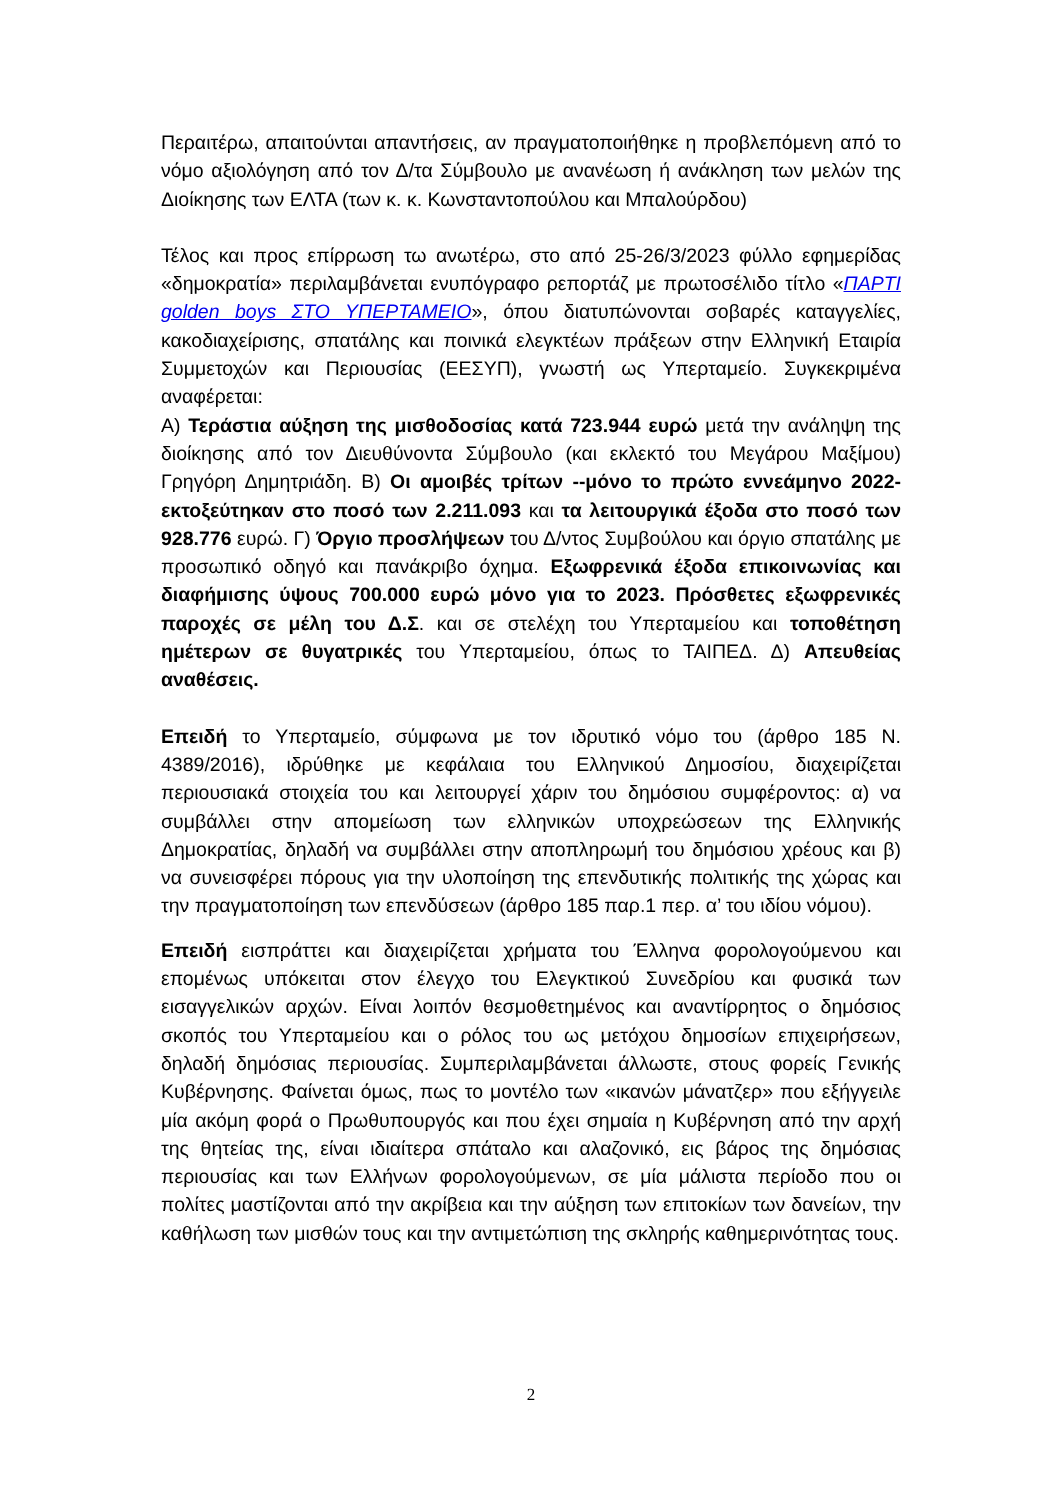Περαιτέρω, απαιτούνται απαντήσεις, αν πραγματοποιήθηκε η προβλεπόμενη από το νόμο αξιολόγηση από τον Δ/τα Σύμβουλο με ανανέωση ή ανάκληση των μελών της Διοίκησης των ΕΛΤΑ (των κ. κ. Κωνσταντοπούλου και Μπαλούρδου)
Τέλος και προς επίρρωση τω ανωτέρω, στο από 25-26/3/2023 φύλλο εφημερίδας «δημοκρατία» περιλαμβάνεται ενυπόγραφο ρεπορτάζ με πρωτοσέλιδο τίτλο «ΠΑΡΤΙ golden boys ΣΤΟ ΥΠΕΡΤΑΜΕΙΟ», όπου διατυπώνονται σοβαρές καταγγελίες, κακοδιαχείρισης, σπατάλης και ποινικά ελεγκτέων πράξεων στην Ελληνική Εταιρία Συμμετοχών και Περιουσίας (ΕΕΣΥΠ), γνωστή ως Υπερταμείο. Συγκεκριμένα αναφέρεται:
Α) Τεράστια αύξηση της μισθοδοσίας κατά 723.944 ευρώ μετά την ανάληψη της διοίκησης από τον Διευθύνοντα Σύμβουλο (και εκλεκτό του Μεγάρου Μαξίμου) Γρηγόρη Δημητριάδη. Β) Οι αμοιβές τρίτων --μόνο το πρώτο εννεάμηνο 2022- εκτοξεύτηκαν στο ποσό των 2.211.093 και τα λειτουργικά έξοδα στο ποσό των 928.776 ευρώ. Γ) Όργιο προσλήψεων του Δ/ντος Συμβούλου και όργιο σπατάλης με προσωπικό οδηγό και πανάκριβο όχημα. Εξωφρενικά έξοδα επικοινωνίας και διαφήμισης ύψους 700.000 ευρώ μόνο για το 2023. Πρόσθετες εξωφρενικές παροχές σε μέλη του Δ.Σ. και σε στελέχη του Υπερταμείου και τοποθέτηση ημέτερων σε θυγατρικές του Υπερταμείου, όπως το ΤΑΙΠΕΔ. Δ) Απευθείας αναθέσεις.
Επειδή το Υπερταμείο, σύμφωνα με τον ιδρυτικό νόμο του (άρθρο 185 Ν. 4389/2016), ιδρύθηκε με κεφάλαια του Ελληνικού Δημοσίου, διαχειρίζεται περιουσιακά στοιχεία του και λειτουργεί χάριν του δημόσιου συμφέροντος: α) να συμβάλλει στην απομείωση των ελληνικών υποχρεώσεων της Ελληνικής Δημοκρατίας, δηλαδή να συμβάλλει στην αποπληρωμή του δημόσιου χρέους και β) να συνεισφέρει πόρους για την υλοποίηση της επενδυτικής πολιτικής της χώρας και την πραγματοποίηση των επενδύσεων (άρθρο 185 παρ.1 περ. α’ του ιδίου νόμου).
Επειδή εισπράττει και διαχειρίζεται χρήματα του Έλληνα φορολογούμενου και επομένως υπόκειται στον έλεγχο του Ελεγκτικού Συνεδρίου και φυσικά των εισαγγελικών αρχών. Είναι λοιπόν θεσμοθετημένος και αναντίρρητος ο δημόσιος σκοπός του Υπερταμείου και ο ρόλος του ως μετόχου δημοσίων επιχειρήσεων, δηλαδή δημόσιας περιουσίας. Συμπεριλαμβάνεται άλλωστε, στους φορείς Γενικής Κυβέρνησης. Φαίνεται όμως, πως το μοντέλο των «ικανών μάνατζερ» που εξήγγειλε μία ακόμη φορά ο Πρωθυπουργός και που έχει σημαία η Κυβέρνηση από την αρχή της θητείας της, είναι ιδιαίτερα σπάταλο και αλαζονικό, εις βάρος της δημόσιας περιουσίας και των Ελλήνων φορολογούμενων, σε μία μάλιστα περίοδο που οι πολίτες μαστίζονται από την ακρίβεια και την αύξηση των επιτοκίων των δανείων, την καθήλωση των μισθών τους και την αντιμετώπιση της σκληρής καθημερινότητας τους.
2